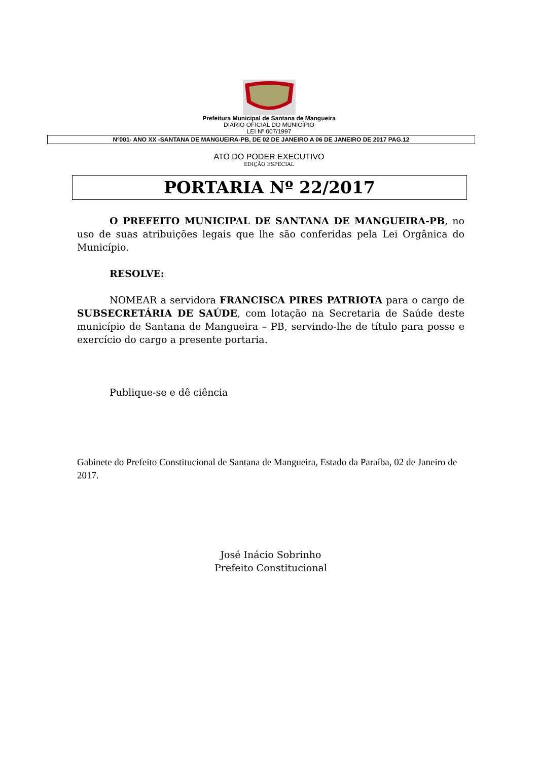Prefeitura Municipal de Santana de Mangueira
DIÁRIO OFICIAL DO MUNICÍPIO
LEI Nº 007/1997
Nº001- ANO XX -SANTANA DE MANGUEIRA-PB, DE 02 DE JANEIRO A 06 DE JANEIRO DE 2017 PAG.12
ATO DO PODER EXECUTIVO
EDIÇÃO ESPECIAL
PORTARIA Nº 22/2017
O PREFEITO MUNICIPAL DE SANTANA DE MANGUEIRA-PB, no uso de suas atribuições legais que lhe são conferidas pela Lei Orgânica do Município.
RESOLVE:
NOMEAR a servidora FRANCISCA PIRES PATRIOTA para o cargo de SUBSECRETÁRIA DE SAÚDE, com lotação na Secretaria de Saúde deste município de Santana de Mangueira – PB, servindo-lhe de título para posse e exercício do cargo a presente portaria.
Publique-se e dê ciência
Gabinete do Prefeito Constitucional de Santana de Mangueira, Estado da Paraíba, 02 de Janeiro de 2017.
José Inácio Sobrinho
Prefeito Constitucional